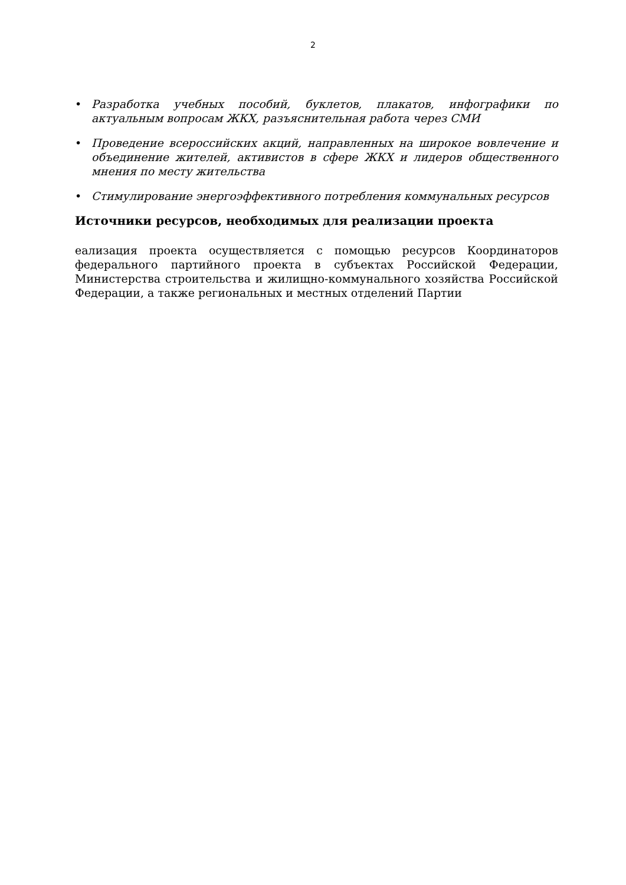2
• Разработка учебных пособий, буклетов, плакатов, инфографики по актуальным вопросам ЖКХ, разъяснительная работа через СМИ
• Проведение всероссийских акций, направленных на широкое вовлечение и объединение жителей, активистов в сфере ЖКХ и лидеров общественного мнения по месту жительства
• Стимулирование энергоэффективного потребления коммунальных ресурсов
Источники ресурсов, необходимых для реализации проекта
еализация проекта осуществляется с помощью ресурсов Координаторов федерального партийного проекта в субъектах Российской Федерации, Министерства строительства и жилищно-коммунального хозяйства Российской Федерации, а также региональных и местных отделений Партии